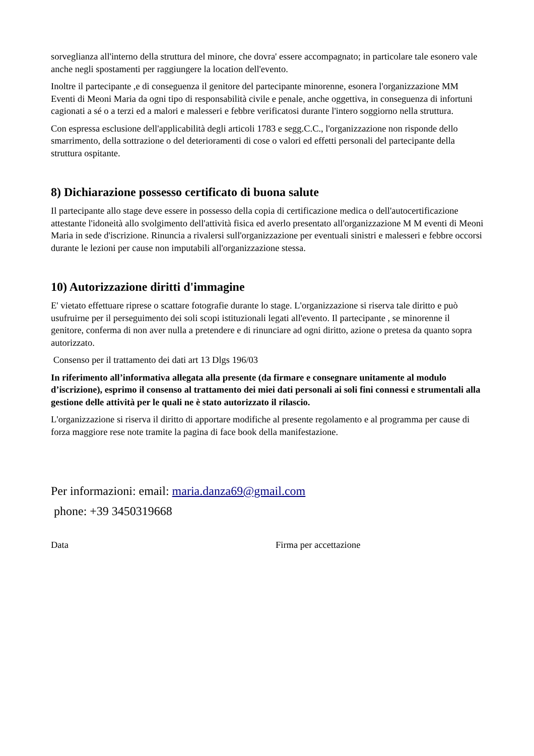sorveglianza all'interno della struttura del minore, che dovra' essere accompagnato; in particolare tale esonero vale anche negli spostamenti per raggiungere la location dell'evento.
Inoltre il partecipante ,e di conseguenza il genitore del partecipante minorenne, esonera l'organizzazione MM Eventi di Meoni Maria da ogni tipo di responsabilità civile e penale, anche oggettiva, in conseguenza di infortuni cagionati a sé o a terzi ed a malori e malesseri e febbre verificatosi durante l'intero soggiorno nella struttura.
Con espressa esclusione dell'applicabilità degli articoli 1783 e segg.C.C., l'organizzazione non risponde dello smarrimento, della sottrazione o del deterioramenti di cose o valori ed effetti personali del partecipante della struttura ospitante.
8) Dichiarazione possesso certificato di buona salute
Il partecipante allo stage deve essere in possesso della copia di certificazione medica o dell'autocertificazione attestante l'idoneità allo svolgimento dell'attività fisica ed averlo presentato all'organizzazione M M eventi di Meoni Maria in sede d'iscrizione. Rinuncia a rivalersi sull'organizzazione per eventuali sinistri e malesseri e febbre occorsi durante le lezioni per cause non imputabili all'organizzazione stessa.
10) Autorizzazione diritti d'immagine
E' vietato effettuare riprese o scattare fotografie durante lo stage. L'organizzazione si riserva tale diritto e può usufruirne per il perseguimento dei soli scopi istituzionali legati all'evento. Il partecipante , se minorenne il genitore, conferma di non aver nulla a pretendere e di rinunciare ad ogni diritto, azione o pretesa da quanto sopra autorizzato.
Consenso per il trattamento dei dati art 13 Dlgs 196/03
In riferimento all’informativa allegata alla presente (da firmare e consegnare unitamente al modulo d’iscrizione), esprimo il consenso al trattamento dei miei dati personali ai soli fini connessi e strumentali alla gestione delle attività per le quali ne è stato autorizzato il rilascio.
L'organizzazione si riserva il diritto di apportare modifiche al presente regolamento e al programma per cause di forza maggiore rese note tramite la pagina di face book della manifestazione.
Per informazioni: email: maria.danza69@gmail.com
phone: +39 3450319668
Data Firma per accettazione